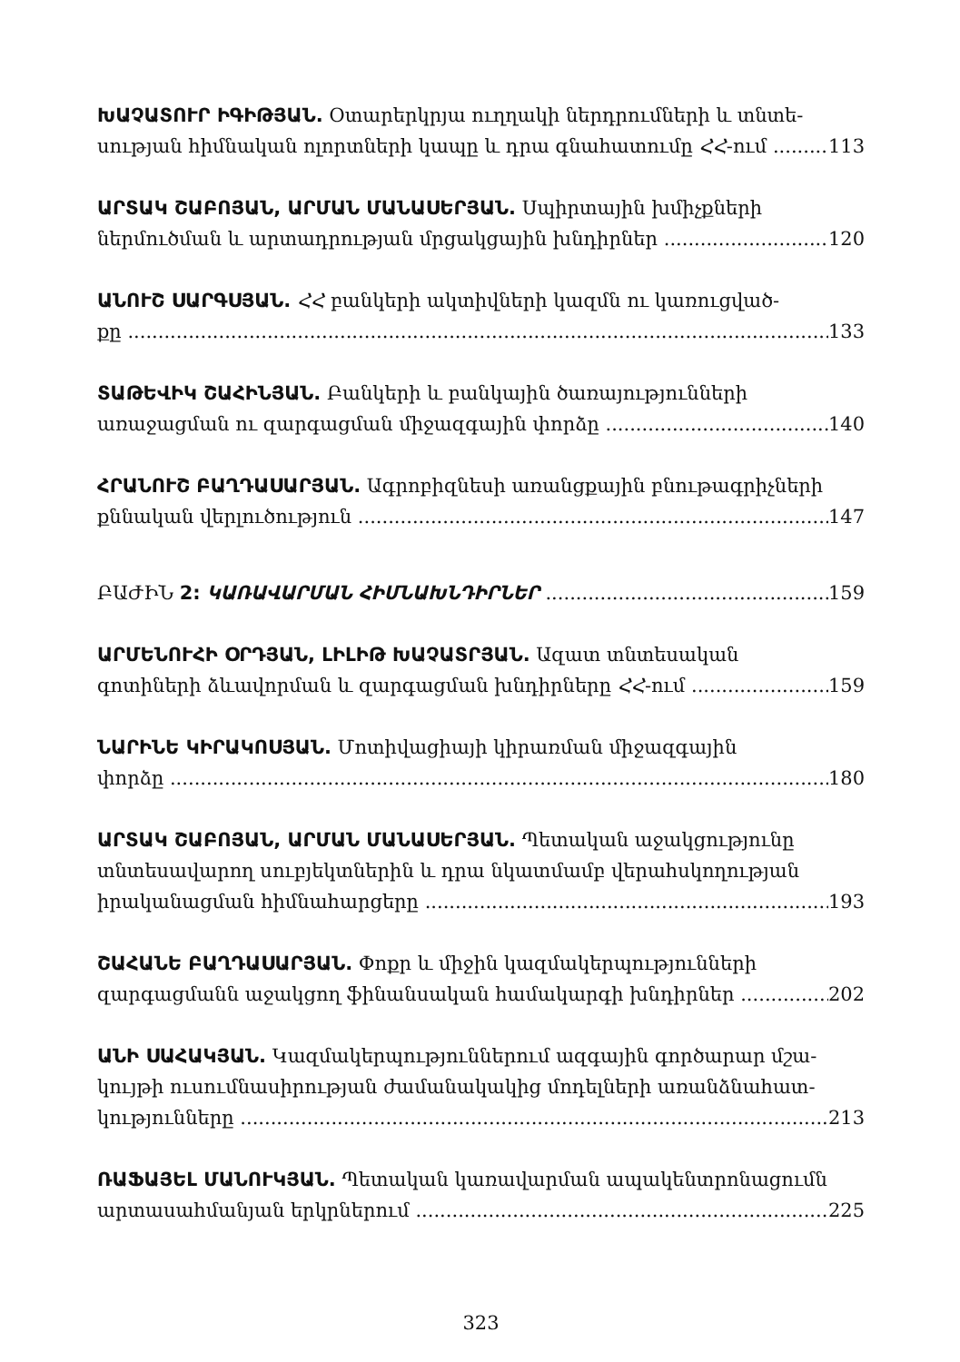ԽԱՉԱՏՈՒՐ ԻԳԻԹՅԱՆ. Օտարերկրյա ուղղակի ներդրումների և տնտե-
սության հիմնական ոլորտների կապը և դրա գնահատումը ՀՀ-ում 113
ԱՐՏԱԿ ՇԱԲՈՅԱՆ, ԱՐՄԱՆ ՄԱՆԱՍԵՐՅԱՆ. Սպիրտային խմիչքների
ներմուծման և արտադրության մրցակցային խնդիրներ 120
ԱՆՈՒՇ ՍԱՐԳՍՅԱՆ. ՀՀ բանկերի ակտիվների կազմն ու կառուցված-
քը 133
ՏԱԹԵՎԻԿ ՇԱՀԻՆՅԱՆ. Բանկերի և բանկային ծառայությունների
առաջացման ու զարգացման միջազգային փորձը 140
ՀՐԱՆՈՒՇ ԲԱՂԴԱՍԱՐՅԱՆ. Ագրոբիզնեսի առանցքային բնութագրիչների
քննական վերլուծություն 147
ԲԱԺԻՆ 2: ԿԱՌԱՎԱՐՄԱՆ ՀԻՄՆԱԽՆԴԻՐՆԵՐ 159
ԱՐՄԵՆՈՒՀԻ ՕՐԴՅԱՆ, ԼԻԼԻԹ ԽԱՉԱՏՐՅԱՆ. Ազատ տնտեսական
գոտիների ձևավորման և զարգացման խնդիրները ՀՀ-ում 159
ՆԱՐԻՆԵ ԿԻՐԱԿՈՍՅԱՆ. Մոտիվացիայի կիրառման միջազգային
փորձը 180
ԱՐՏԱԿ ՇԱԲՈՅԱՆ, ԱՐՄԱՆ ՄԱՆԱՍԵՐՅԱՆ. Պետական աջակցությունը տնտեսավարող սուբյեկտներին և դրա նկատմամբ վերահսկողության
իրականացման հիմնահարցերը 193
ՇԱՀԱՆԵ ԲԱՂԴԱՍԱՐՅԱՆ. Փոքր և միջին կազմակերպությունների
զարգացմանն աջակցող ֆինանսական համակարգի խնդիրներ 202
ԱՆԻ ՍԱՀԱԿՅԱՆ. Կազմակերպություններում ազգային գործարար մշա-կույթի ուսումնասիրության ժամանակակից մոդելների առանձնահատ-
կությունները 213
ՌԱՖԱՅԵԼ ՄԱՆՈՒԿՅԱՆ. Պետական կառավարման ապակենտրոնացումն
արտասահմանյան երկրներում 225
323